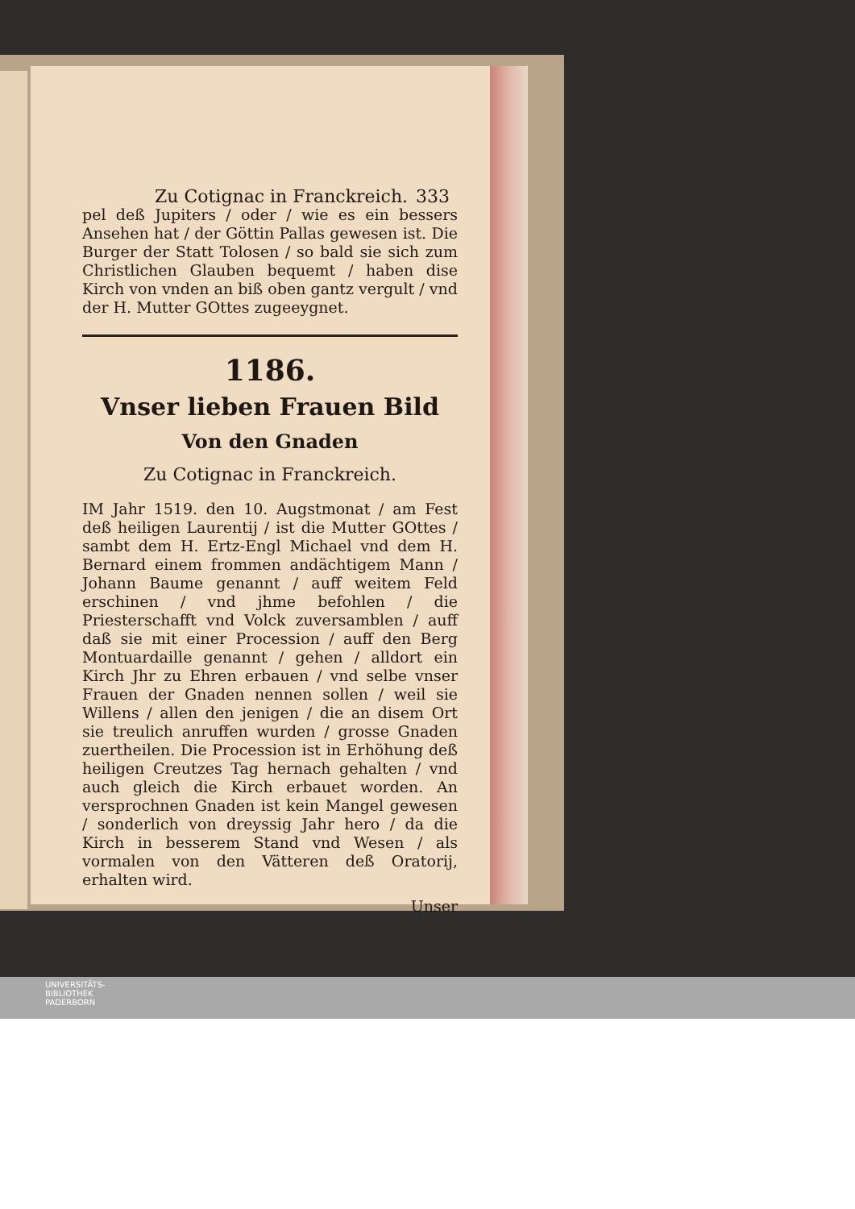Zu Cotignac in Franckreich. 333
pel deß Jupiters / oder / wie es ein bessers Ansehen hat / der Göttin Pallas gewesen ist. Die Burger der Statt Tolosen / so bald sie sich zum Christlichen Glauben bequemt / haben dise Kirch von vnden an biß oben gantz vergult / vnd der H. Mutter GOttes zugeeygnet.
1186.
Vnser lieben Frauen Bild
Von den Gnaden
Zu Cotignac in Franckreich.
IM Jahr 1519. den 10. Augstmonat / am Fest deß heiligen Laurentij / ist die Mutter GOttes / sambt dem H. Ertz-Engl Michael vnd dem H. Bernard einem frommen andächtigem Mann / Johann Baume genannt / auff weitem Feld erschinen / vnd jhme befohlen / die Priesterschafft vnd Volck zuversamblen / auff daß sie mit einer Procession / auff den Berg Montuardaille genannt / gehen / alldort ein Kirch Jhr zu Ehren erbauen / vnd selbe vnser Frauen der Gnaden nennen sollen / weil sie Willens / allen den jenigen / die an disem Ort sie treulich anruffen wurden / grosse Gnaden zuertheilen. Die Procession ist in Erhöhung deß heiligen Creutzes Tag hernach gehalten / vnd auch gleich die Kirch erbauet worden. An versprochnen Gnaden ist kein Mangel gewesen / sonderlich von dreyssig Jahr hero / da die Kirch in besserem Stand vnd Wesen / als vormalen von den Vätteren deß Oratorij, erhalten wird.
Unser
UNIVERSITÄTS-
BIBLIOTHEK
PADERBORN